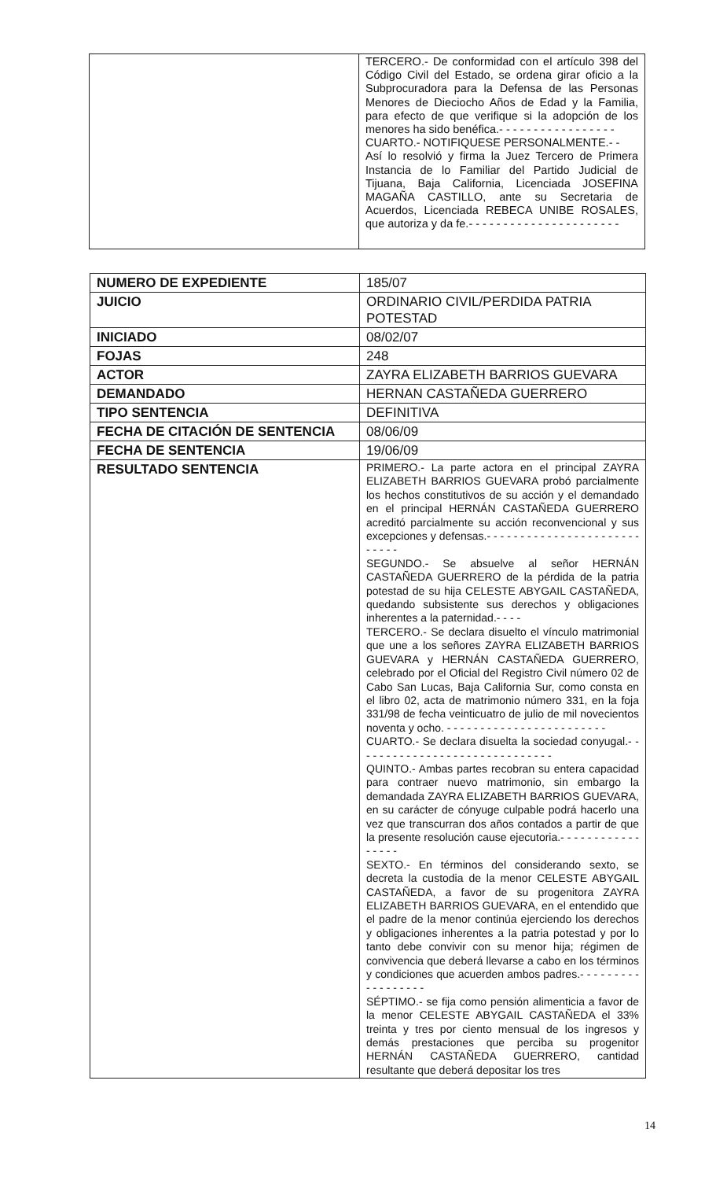| | TERCERO.- De conformidad con el artículo 398 del Código Civil del Estado, se ordena girar oficio a la Subprocuradora para la Defensa de las Personas Menores de Dieciocho Años de Edad y la Familia, para efecto de que verifique si la adopción de los menores ha sido benéfica.- - - - - - - - - - - - - - - - - CUARTO.- NOTIFIQUESE PERSONALMENTE.- - Así lo resolvió y firma la Juez Tercero de Primera Instancia de lo Familiar del Partido Judicial de Tijuana, Baja California, Licenciada JOSEFINA MAGAÑA CASTILLO, ante su Secretaria de Acuerdos, Licenciada REBECA UNIBE ROSALES, que autoriza y da fe.- - - - - - - - - - - - - - - - - - - - - - |
| NUMERO DE EXPEDIENTE | 185/07 |
| JUICIO | ORDINARIO CIVIL/PERDIDA PATRIA POTESTAD |
| INICIADO | 08/02/07 |
| FOJAS | 248 |
| ACTOR | ZAYRA ELIZABETH BARRIOS GUEVARA |
| DEMANDADO | HERNAN CASTAÑEDA GUERRERO |
| TIPO SENTENCIA | DEFINITIVA |
| FECHA DE CITACIÓN DE SENTENCIA | 08/06/09 |
| FECHA DE SENTENCIA | 19/06/09 |
| RESULTADO SENTENCIA | PRIMERO.- La parte actora en el principal ZAYRA ELIZABETH BARRIOS GUEVARA probó parcialmente los hechos constitutivos de su acción y el demandado en el principal HERNÁN CASTAÑEDA GUERRERO acreditó parcialmente su acción reconvencional y sus excepciones y defensas.- - - - - - - - - - - - - - - - - - - - - - - - - - - - SEGUNDO.- Se absuelve al señor HERNÁN CASTAÑEDA GUERRERO de la pérdida de la patria potestad de su hija CELESTE ABYGAIL CASTAÑEDA, quedando subsistente sus derechos y obligaciones inherentes a la paternidad.- - - - TERCERO.- Se declara disuelto el vínculo matrimonial que une a los señores ZAYRA ELIZABETH BARRIOS GUEVARA y HERNÁN CASTAÑEDA GUERRERO, celebrado por el Oficial del Registro Civil número 02 de Cabo San Lucas, Baja California Sur, como consta en el libro 02, acta de matrimonio número 331, en la foja 331/98 de fecha veinticuatro de julio de mil novecientos noventa y ocho. - - - - - - - - - - - - - - - - - - - - - - - - CUARTO.- Se declara disuelta la sociedad conyugal.- - - - - - - - - - - - - - - - - - - - - - - - - - - - - - QUINTO.- Ambas partes recobran su entera capacidad para contraer nuevo matrimonio, sin embargo la demandada ZAYRA ELIZABETH BARRIOS GUEVARA, en su carácter de cónyuge culpable podrá hacerlo una vez que transcurran dos años contados a partir de que la presente resolución cause ejecutoria.- - - - - - - - - - - - - - - - - SEXTO.- En términos del considerando sexto, se decreta la custodia de la menor CELESTE ABYGAIL CASTAÑEDA, a favor de su progenitora ZAYRA ELIZABETH BARRIOS GUEVARA, en el entendido que el padre de la menor continúa ejerciendo los derechos y obligaciones inherentes a la patria potestad y por lo tanto debe convivir con su menor hija; régimen de convivencia que deberá llevarse a cabo en los términos y condiciones que acuerden ambos padres.- - - - - - - - - - - - - - - - - - SÉPTIMO.- se fija como pensión alimenticia a favor de la menor CELESTE ABYGAIL CASTAÑEDA el 33% treinta y tres por ciento mensual de los ingresos y demás prestaciones que perciba su progenitor HERNÁN CASTAÑEDA GUERRERO, cantidad resultante que deberá depositar los tres |
14